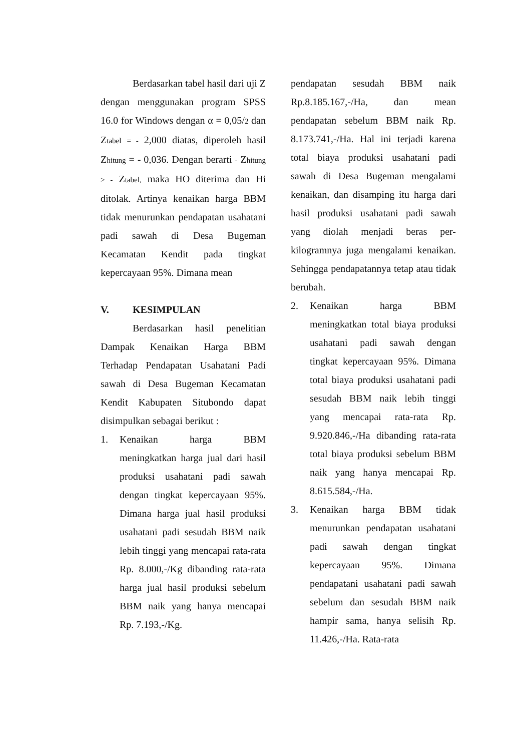Berdasarkan tabel hasil dari uji Z dengan menggunakan program SPSS 16.0 for Windows dengan α = 0,05/2 dan Ztabel = - 2,000 diatas, diperoleh hasil Zhitung = - 0,036. Dengan berarti - Zhitung > - Ztabel, maka HO diterima dan Hi ditolak. Artinya kenaikan harga BBM tidak menurunkan pendapatan usahatani padi sawah di Desa Bugeman Kecamatan Kendit pada tingkat kepercayaan 95%. Dimana mean
V. KESIMPULAN
Berdasarkan hasil penelitian Dampak Kenaikan Harga BBM Terhadap Pendapatan Usahatani Padi sawah di Desa Bugeman Kecamatan Kendit Kabupaten Situbondo dapat disimpulkan sebagai berikut :
1. Kenaikan harga BBM meningkatkan harga jual dari hasil produksi usahatani padi sawah dengan tingkat kepercayaan 95%. Dimana harga jual hasil produksi usahatani padi sesudah BBM naik lebih tinggi yang mencapai rata-rata Rp. 8.000,-/Kg dibanding rata-rata harga jual hasil produksi sebelum BBM naik yang hanya mencapai Rp. 7.193,-/Kg.
pendapatan sesudah BBM naik Rp.8.185.167,-/Ha, dan mean pendapatan sebelum BBM naik Rp. 8.173.741,-/Ha. Hal ini terjadi karena total biaya produksi usahatani padi sawah di Desa Bugeman mengalami kenaikan, dan disamping itu harga dari hasil produksi usahatani padi sawah yang diolah menjadi beras per-kilogramnya juga mengalami kenaikan. Sehingga pendapatannya tetap atau tidak berubah.
2. Kenaikan harga BBM meningkatkan total biaya produksi usahatani padi sawah dengan tingkat kepercayaan 95%. Dimana total biaya produksi usahatani padi sesudah BBM naik lebih tinggi yang mencapai rata-rata Rp. 9.920.846,-/Ha dibanding rata-rata total biaya produksi sebelum BBM naik yang hanya mencapai Rp. 8.615.584,-/Ha.
3. Kenaikan harga BBM tidak menurunkan pendapatan usahatani padi sawah dengan tingkat kepercayaan 95%. Dimana pendapatani usahatani padi sawah sebelum dan sesudah BBM naik hampir sama, hanya selisih Rp. 11.426,-/Ha. Rata-rata